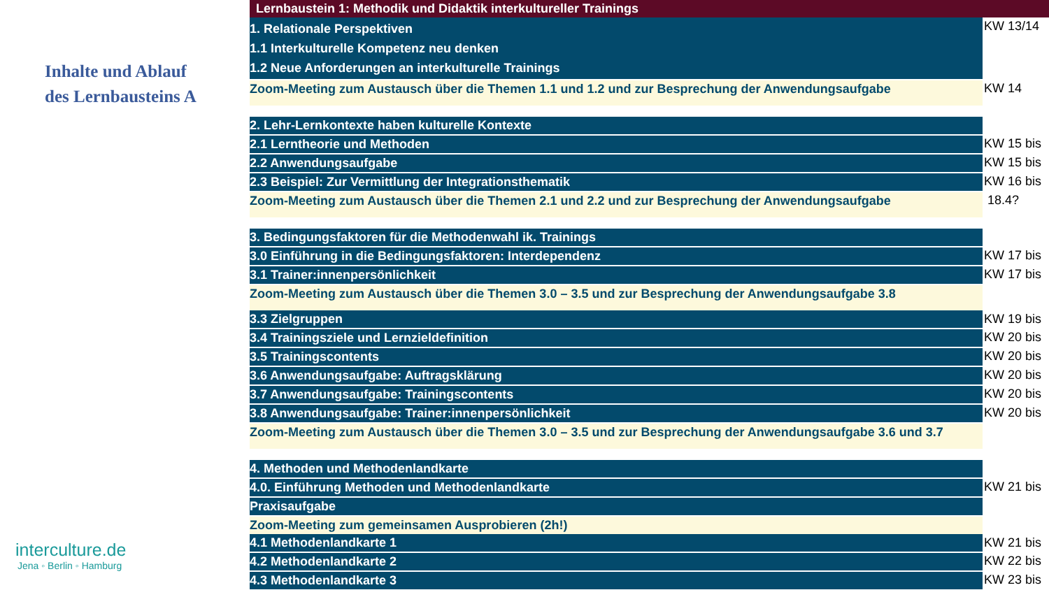Inhalte und Ablauf
des Lernbausteins A
interculture.de
Jena ◦ Berlin ◦ Hamburg
| Lernbaustein 1: Methodik und Didaktik interkultureller Trainings | |
| 1. Relationale Perspektiven 1.1 Interkulturelle Kompetenz neu denken 1.2 Neue Anforderungen an interkulturelle Trainings | KW 13/14 |
| Zoom-Meeting zum Austausch über die Themen 1.1 und 1.2 und zur Besprechung der Anwendungsaufgabe | KW 14 |
| 2. Lehr-Lernkontexte haben kulturelle Kontexte | |
| 2.1 Lerntheorie und Methoden | KW 15 bis |
| 2.2 Anwendungsaufgabe | KW 15 bis |
| 2.3 Beispiel: Zur Vermittlung der Integrationsthematik | KW 16 bis |
| Zoom-Meeting zum Austausch über die Themen 2.1 und 2.2 und zur Besprechung der Anwendungsaufgabe | 18.4? |
| 3. Bedingungsfaktoren für die Methodenwahl ik. Trainings | |
| 3.0 Einführung in die Bedingungsfaktoren: Interdependenz | KW 17 bis |
| 3.1 Trainer:innenpersönlichkeit | KW 17 bis |
| Zoom-Meeting zum Austausch über die Themen 3.0 – 3.5 und zur Besprechung der Anwendungsaufgabe 3.8 | |
| 3.3 Zielgruppen | KW 19 bis |
| 3.4 Trainingsziele und Lernzieldefinition | KW 20 bis |
| 3.5 Trainingscontents | KW 20 bis |
| 3.6 Anwendungsaufgabe: Auftragsklärung | KW 20 bis |
| 3.7 Anwendungsaufgabe: Trainingscontents | KW 20 bis |
| 3.8 Anwendungsaufgabe: Trainer:innenpersönlichkeit | KW 20 bis |
| Zoom-Meeting zum Austausch über die Themen 3.0 – 3.5 und zur Besprechung der Anwendungsaufgabe 3.6 und 3.7 | |
| 4. Methoden und Methodenlandkarte | |
| 4.0. Einführung Methoden und Methodenlandkarte | KW 21 bis |
| Praxisaufgabe | |
| Zoom-Meeting zum gemeinsamen Ausprobieren (2h!) | |
| 4.1 Methodenlandkarte 1 | KW 21 bis |
| 4.2 Methodenlandkarte 2 | KW 22 bis |
| 4.3 Methodenlandkarte 3 | KW 23 bis |